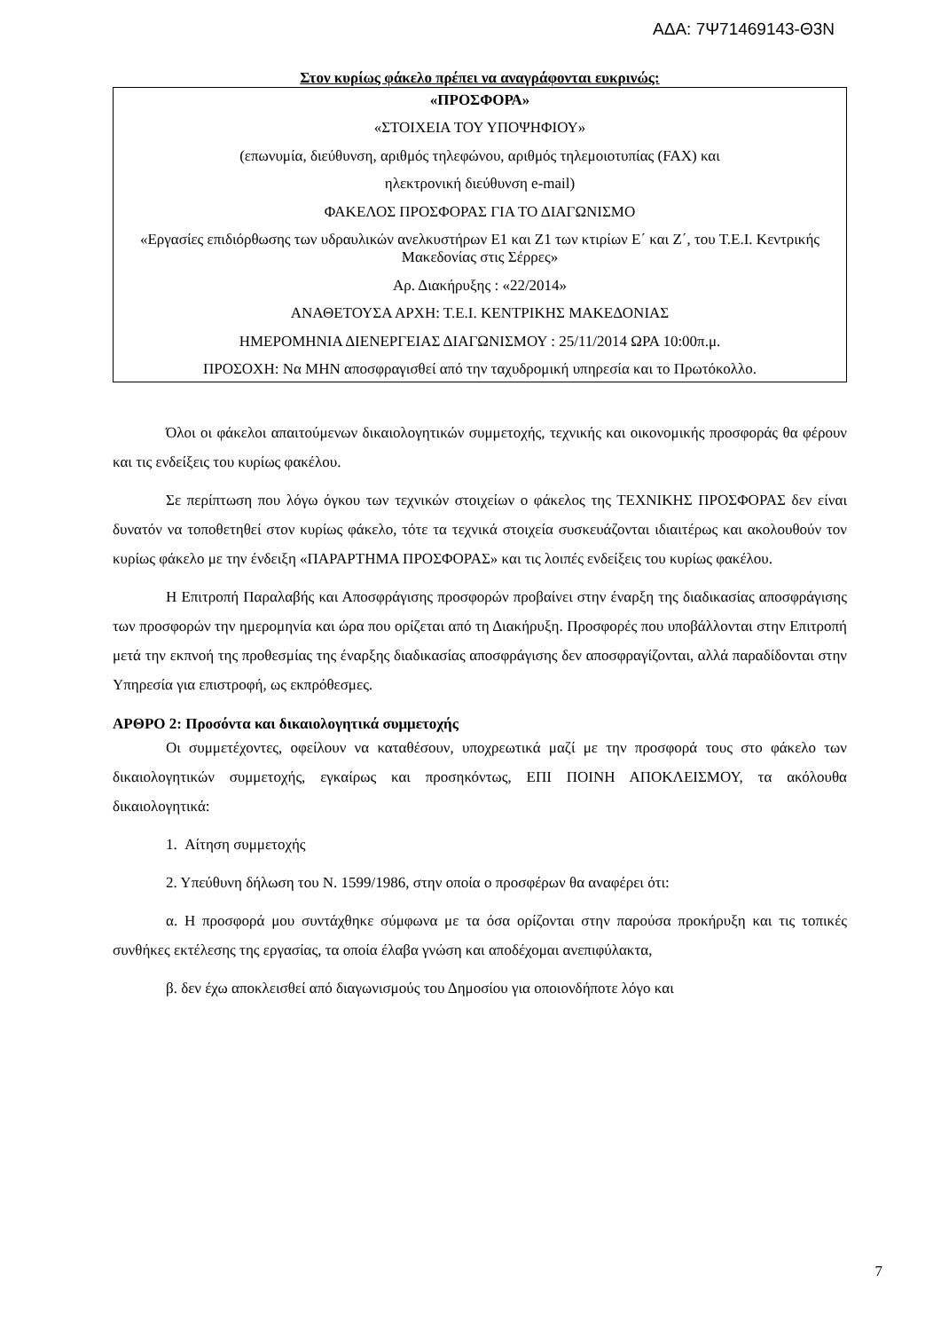ΑΔΑ: 7Ψ71469143-Θ3Ν
Στον κυρίως φάκελο πρέπει να αναγράφονται ευκρινώς:
«ΠΡΟΣΦΟΡΑ»
«ΣΤΟΙΧΕΙΑ ΤΟΥ ΥΠΟΨΗΦΙΟΥ»
(επωνυμία, διεύθυνση, αριθμός τηλεφώνου, αριθμός τηλεμοιοτυπίας (FAX) και
ηλεκτρονική διεύθυνση e-mail)
ΦΑΚΕΛΟΣ ΠΡΟΣΦΟΡΑΣ ΓΙΑ ΤΟ ΔΙΑΓΩΝΙΣΜΟ
«Εργασίες επιδιόρθωσης των υδραυλικών ανελκυστήρων Ε1 και Ζ1 των κτιρίων Ε΄ και Ζ΄, του Τ.Ε.Ι. Κεντρικής Μακεδονίας στις Σέρρες»
Αρ. Διακήρυξης : «22/2014»
ΑΝΑΘΕΤΟΥΣΑ ΑΡΧΗ: Τ.Ε.Ι. ΚΕΝΤΡΙΚΗΣ ΜΑΚΕΔΟΝΙΑΣ
ΗΜΕΡΟΜΗΝΙΑ ΔΙΕΝΕΡΓΕΙΑΣ ΔΙΑΓΩΝΙΣΜΟΥ : 25/11/2014 ΩΡΑ 10:00π.μ.
ΠΡΟΣΟΧΗ: Να ΜΗΝ αποσφραγισθεί από την ταχυδρομική υπηρεσία και το Πρωτόκολλο.
Όλοι οι φάκελοι απαιτούμενων δικαιολογητικών συμμετοχής, τεχνικής και οικονομικής προσφοράς θα φέρουν και τις ενδείξεις του κυρίως φακέλου.
Σε περίπτωση που λόγω όγκου των τεχνικών στοιχείων ο φάκελος της ΤΕΧΝΙΚΗΣ ΠΡΟΣΦΟΡΑΣ δεν είναι δυνατόν να τοποθετηθεί στον κυρίως φάκελο, τότε τα τεχνικά στοιχεία συσκευάζονται ιδιαιτέρως και ακολουθούν τον κυρίως φάκελο με την ένδειξη «ΠΑΡΑΡΤΗΜΑ ΠΡΟΣΦΟΡΑΣ» και τις λοιπές ενδείξεις του κυρίως φακέλου.
Η Επιτροπή Παραλαβής και Αποσφράγισης προσφορών προβαίνει στην έναρξη της διαδικασίας αποσφράγισης των προσφορών την ημερομηνία και ώρα που ορίζεται από τη Διακήρυξη. Προσφορές που υποβάλλονται στην Επιτροπή μετά την εκπνοή της προθεσμίας της έναρξης διαδικασίας αποσφράγισης δεν αποσφραγίζονται, αλλά παραδίδονται στην Υπηρεσία για επιστροφή, ως εκπρόθεσμες.
ΑΡΘΡΟ 2: Προσόντα και δικαιολογητικά συμμετοχής
Οι συμμετέχοντες, οφείλουν να καταθέσουν, υποχρεωτικά μαζί με την προσφορά τους στο φάκελο των δικαιολογητικών συμμετοχής, εγκαίρως και προσηκόντως, ΕΠΙ ΠΟΙΝΗ ΑΠΟΚΛΕΙΣΜΟΥ, τα ακόλουθα δικαιολογητικά:
1. Αίτηση συμμετοχής
2. Υπεύθυνη δήλωση του Ν. 1599/1986, στην οποία ο προσφέρων θα αναφέρει ότι:
α. Η προσφορά μου συντάχθηκε σύμφωνα με τα όσα ορίζονται στην παρούσα προκήρυξη και τις τοπικές συνθήκες εκτέλεσης της εργασίας, τα οποία έλαβα γνώση και αποδέχομαι ανεπιφύλακτα,
β. δεν έχω αποκλεισθεί από διαγωνισμούς του Δημοσίου για οποιονδήποτε λόγο και
7